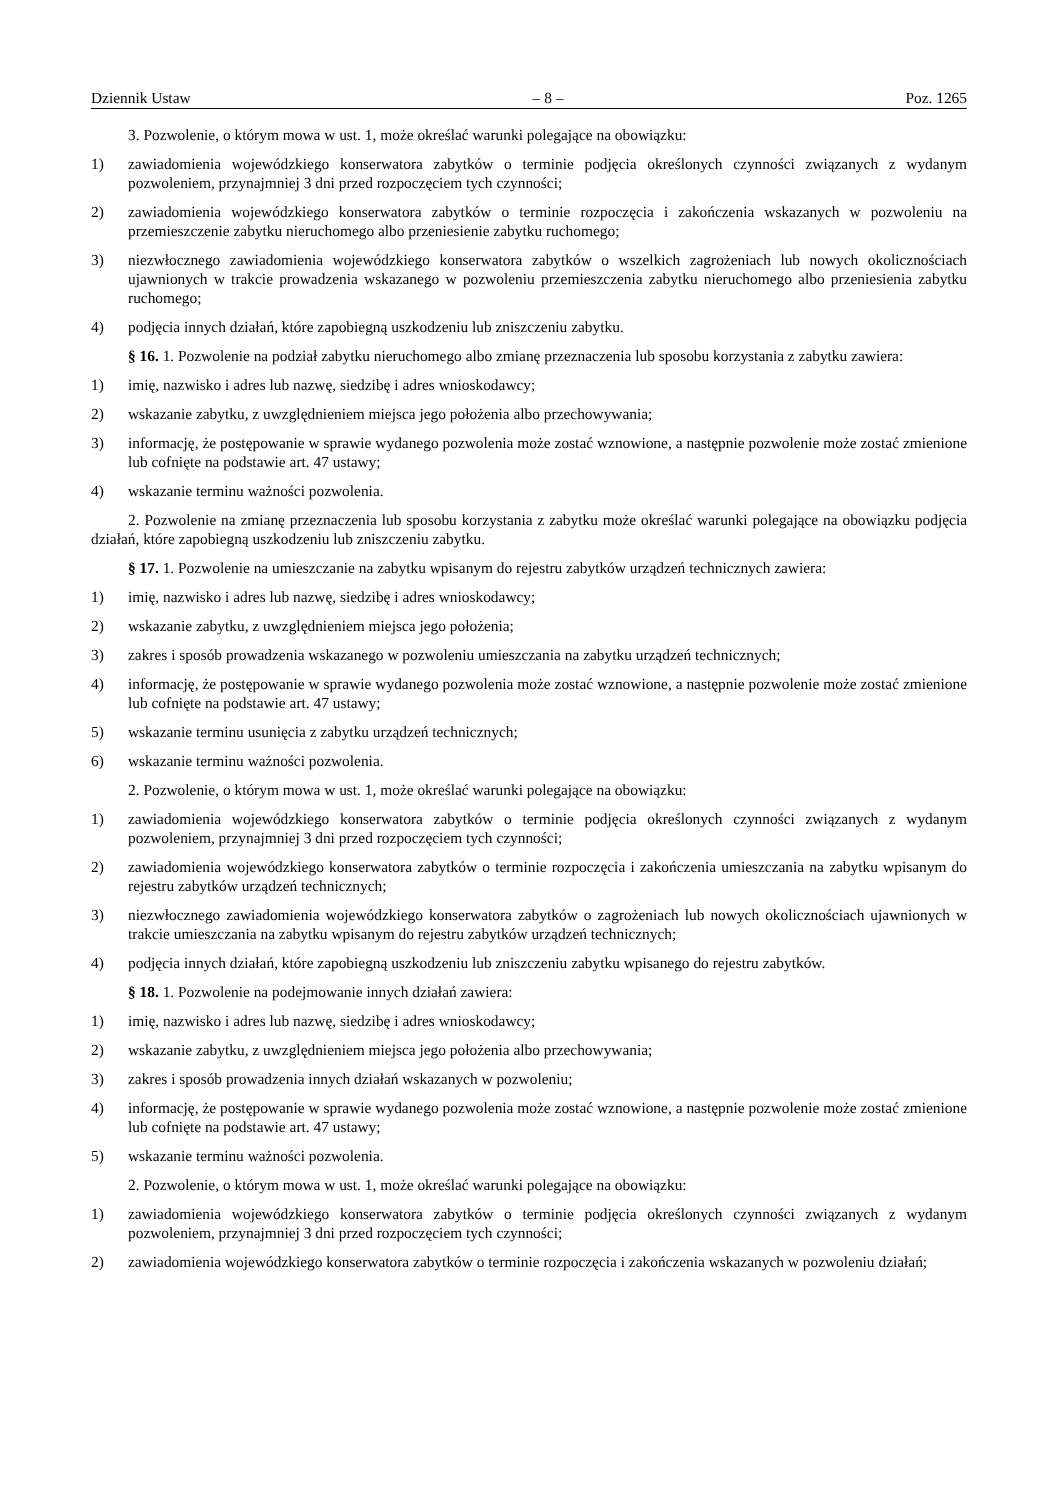Dziennik Ustaw – 8 – Poz. 1265
3. Pozwolenie, o którym mowa w ust. 1, może określać warunki polegające na obowiązku:
1) zawiadomienia wojewódzkiego konserwatora zabytków o terminie podjęcia określonych czynności związanych z wydanym pozwoleniem, przynajmniej 3 dni przed rozpoczęciem tych czynności;
2) zawiadomienia wojewódzkiego konserwatora zabytków o terminie rozpoczęcia i zakończenia wskazanych w pozwoleniu na przemieszczenie zabytku nieruchomego albo przeniesienie zabytku ruchomego;
3) niezwłocznego zawiadomienia wojewódzkiego konserwatora zabytków o wszelkich zagrożeniach lub nowych okolicznościach ujawnionych w trakcie prowadzenia wskazanego w pozwoleniu przemieszczenia zabytku nieruchomego albo przeniesienia zabytku ruchomego;
4) podjęcia innych działań, które zapobiegną uszkodzeniu lub zniszczeniu zabytku.
§ 16. 1. Pozwolenie na podział zabytku nieruchomego albo zmianę przeznaczenia lub sposobu korzystania z zabytku zawiera:
1) imię, nazwisko i adres lub nazwę, siedzibę i adres wnioskodawcy;
2) wskazanie zabytku, z uwzględnieniem miejsca jego położenia albo przechowywania;
3) informację, że postępowanie w sprawie wydanego pozwolenia może zostać wznowione, a następnie pozwolenie może zostać zmienione lub cofnięte na podstawie art. 47 ustawy;
4) wskazanie terminu ważności pozwolenia.
2. Pozwolenie na zmianę przeznaczenia lub sposobu korzystania z zabytku może określać warunki polegające na obowiązku podjęcia działań, które zapobiegną uszkodzeniu lub zniszczeniu zabytku.
§ 17. 1. Pozwolenie na umieszczanie na zabytku wpisanym do rejestru zabytków urządzeń technicznych zawiera:
1) imię, nazwisko i adres lub nazwę, siedzibę i adres wnioskodawcy;
2) wskazanie zabytku, z uwzględnieniem miejsca jego położenia;
3) zakres i sposób prowadzenia wskazanego w pozwoleniu umieszczania na zabytku urządzeń technicznych;
4) informację, że postępowanie w sprawie wydanego pozwolenia może zostać wznowione, a następnie pozwolenie może zostać zmienione lub cofnięte na podstawie art. 47 ustawy;
5) wskazanie terminu usunięcia z zabytku urządzeń technicznych;
6) wskazanie terminu ważności pozwolenia.
2. Pozwolenie, o którym mowa w ust. 1, może określać warunki polegające na obowiązku:
1) zawiadomienia wojewódzkiego konserwatora zabytków o terminie podjęcia określonych czynności związanych z wydanym pozwoleniem, przynajmniej 3 dni przed rozpoczęciem tych czynności;
2) zawiadomienia wojewódzkiego konserwatora zabytków o terminie rozpoczęcia i zakończenia umieszczania na zabytku wpisanym do rejestru zabytków urządzeń technicznych;
3) niezwłocznego zawiadomienia wojewódzkiego konserwatora zabytków o zagrożeniach lub nowych okolicznościach ujawnionych w trakcie umieszczania na zabytku wpisanym do rejestru zabytków urządzeń technicznych;
4) podjęcia innych działań, które zapobiegną uszkodzeniu lub zniszczeniu zabytku wpisanego do rejestru zabytków.
§ 18. 1. Pozwolenie na podejmowanie innych działań zawiera:
1) imię, nazwisko i adres lub nazwę, siedzibę i adres wnioskodawcy;
2) wskazanie zabytku, z uwzględnieniem miejsca jego położenia albo przechowywania;
3) zakres i sposób prowadzenia innych działań wskazanych w pozwoleniu;
4) informację, że postępowanie w sprawie wydanego pozwolenia może zostać wznowione, a następnie pozwolenie może zostać zmienione lub cofnięte na podstawie art. 47 ustawy;
5) wskazanie terminu ważności pozwolenia.
2. Pozwolenie, o którym mowa w ust. 1, może określać warunki polegające na obowiązku:
1) zawiadomienia wojewódzkiego konserwatora zabytków o terminie podjęcia określonych czynności związanych z wydanym pozwoleniem, przynajmniej 3 dni przed rozpoczęciem tych czynności;
2) zawiadomienia wojewódzkiego konserwatora zabytków o terminie rozpoczęcia i zakończenia wskazanych w pozwoleniu działań;